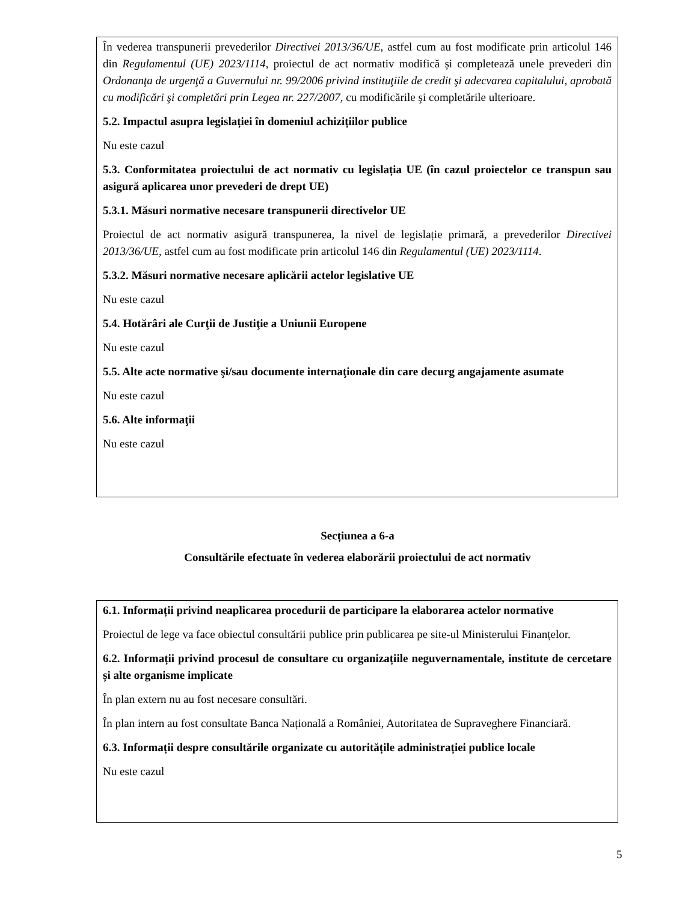În vederea transpunerii prevederilor Directivei 2013/36/UE, astfel cum au fost modificate prin articolul 146 din Regulamentul (UE) 2023/1114, proiectul de act normativ modifică și completează unele prevederi din Ordonanţa de urgenţă a Guvernului nr. 99/2006 privind instituţiile de credit şi adecvarea capitalului, aprobată cu modificări şi completări prin Legea nr. 227/2007, cu modificările şi completările ulterioare.
5.2. Impactul asupra legislației în domeniul achizițiilor publice
Nu este cazul
5.3. Conformitatea proiectului de act normativ cu legislația UE (în cazul proiectelor ce transpun sau asigură aplicarea unor prevederi de drept UE)
5.3.1. Măsuri normative necesare transpunerii directivelor UE
Proiectul de act normativ asigură transpunerea, la nivel de legislație primară, a prevederilor Directivei 2013/36/UE, astfel cum au fost modificate prin articolul 146 din Regulamentul (UE) 2023/1114.
5.3.2. Măsuri normative necesare aplicării actelor legislative UE
Nu este cazul
5.4. Hotărâri ale Curţii de Justiţie a Uniunii Europene
Nu este cazul
5.5. Alte acte normative şi/sau documente internaţionale din care decurg angajamente asumate
Nu este cazul
5.6. Alte informaţii
Nu este cazul
Secțiunea a 6-a
Consultările efectuate în vederea elaborării proiectului de act normativ
6.1. Informații privind neaplicarea procedurii de participare la elaborarea actelor normative
Proiectul de lege va face obiectul consultării publice prin publicarea pe site-ul Ministerului Finanțelor.
6.2. Informații privind procesul de consultare cu organizațiile neguvernamentale, institute de cercetare și alte organisme implicate
În plan extern nu au fost necesare consultări.
În plan intern au fost consultate Banca Națională a României, Autoritatea de Supraveghere Financiară.
6.3. Informații despre consultările organizate cu autoritățile administrației publice locale
Nu este cazul
5